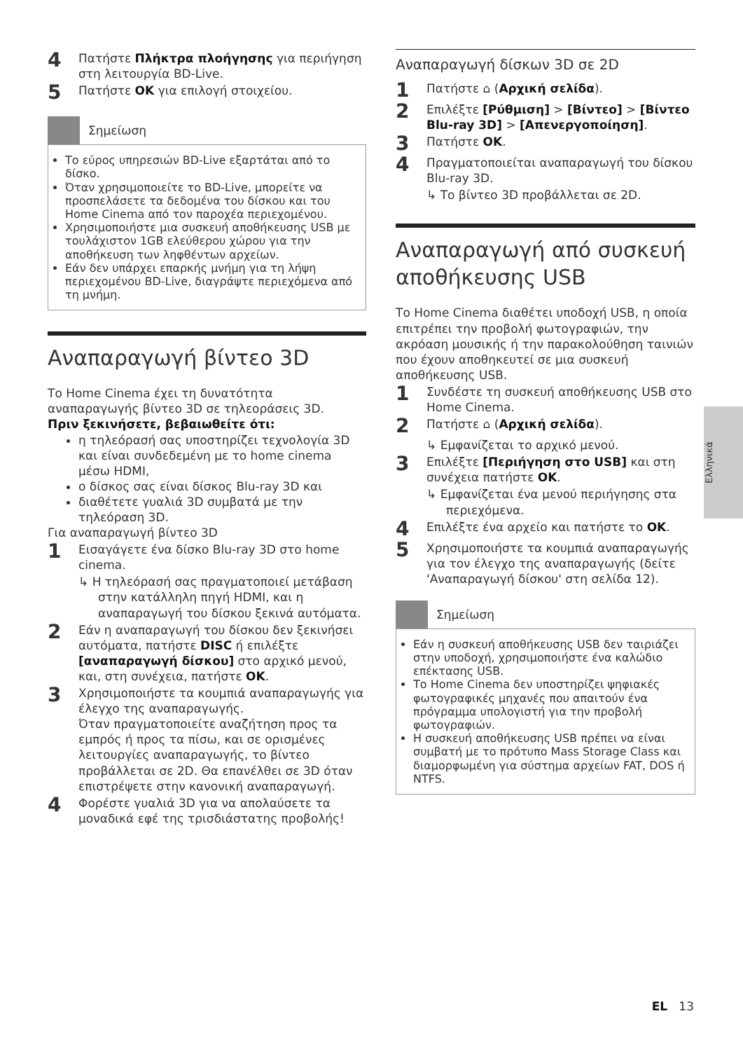4 Πατήστε Πλήκτρα πλοήγησης για περιήγηση στη λειτουργία BD-Live.
5 Πατήστε OK για επιλογή στοιχείου.
Σημείωση
Το εύρος υπηρεσιών BD-Live εξαρτάται από το δίσκο.
Όταν χρησιμοποιείτε το BD-Live, μπορείτε να προσπελάσετε τα δεδομένα του δίσκου και του Home Cinema από τον παροχέα περιεχομένου.
Χρησιμοποιήστε μια συσκευή αποθήκευσης USB με τουλάχιστον 1GB ελεύθερου χώρου για την αποθήκευση των ληφθέντων αρχείων.
Εάν δεν υπάρχει επαρκής μνήμη για τη λήψη περιεχομένου BD-Live, διαγράψτε περιεχόμενα από τη μνήμη.
Αναπαραγωγή βίντεο 3D
Το Home Cinema έχει τη δυνατότητα αναπαραγωγής βίντεο 3D σε τηλεοράσεις 3D.
Πριν ξεκινήσετε, βεβαιωθείτε ότι:
η τηλεόρασή σας υποστηρίζει τεχνολογία 3D και είναι συνδεδεμένη με το home cinema μέσω HDMI,
ο δίσκος σας είναι δίσκος Blu-ray 3D και
διαθέτετε γυαλιά 3D συμβατά με την τηλεόραση 3D.
Για αναπαραγωγή βίντεο 3D
1 Εισαγάγετε ένα δίσκο Blu-ray 3D στο home cinema.
↳ Η τηλεόρασή σας πραγματοποιεί μετάβαση στην κατάλληλη πηγή HDMI, και η αναπαραγωγή του δίσκου ξεκινά αυτόματα.
2 Εάν η αναπαραγωγή του δίσκου δεν ξεκινήσει αυτόματα, πατήστε DISC ή επιλέξτε [αναπαραγωγή δίσκου] στο αρχικό μενού, και, στη συνέχεια, πατήστε OK.
3 Χρησιμοποιήστε τα κουμπιά αναπαραγωγής για έλεγχο της αναπαραγωγής.
Όταν πραγματοποιείτε αναζήτηση προς τα εμπρός ή προς τα πίσω, και σε ορισμένες λειτουργίες αναπαραγωγής, το βίντεο προβάλλεται σε 2D. Θα επανέλθει σε 3D όταν επιστρέψετε στην κανονική αναπαραγωγή.
4 Φορέστε γυαλιά 3D για να απολαύσετε τα μοναδικά εφέ της τρισδιάστατης προβολής!
Αναπαραγωγή δίσκων 3D σε 2D
1 Πατήστε ⌂ (Αρχική σελίδα).
2 Επιλέξτε [Ρύθμιση] > [Βίντεο] > [Βίντεο Blu-ray 3D] > [Απενεργοποίηση].
3 Πατήστε OK.
4 Πραγματοποιείται αναπαραγωγή του δίσκου Blu-ray 3D.
↳ Το βίντεο 3D προβάλλεται σε 2D.
Αναπαραγωγή από συσκευή αποθήκευσης USB
Το Home Cinema διαθέτει υποδοχή USB, η οποία επιτρέπει την προβολή φωτογραφιών, την ακρόαση μουσικής ή την παρακολούθηση ταινιών που έχουν αποθηκευτεί σε μια συσκευή αποθήκευσης USB.
1 Συνδέστε τη συσκευή αποθήκευσης USB στο Home Cinema.
2 Πατήστε ⌂ (Αρχική σελίδα).
↳ Εμφανίζεται το αρχικό μενού.
3 Επιλέξτε [Περιήγηση στο USB] και στη συνέχεια πατήστε OK.
↳ Εμφανίζεται ένα μενού περιήγησης στα περιεχόμενα.
4 Επιλέξτε ένα αρχείο και πατήστε το OK.
5 Χρησιμοποιήστε τα κουμπιά αναπαραγωγής για τον έλεγχο της αναπαραγωγής (δείτε 'Αναπαραγωγή δίσκου' στη σελίδα 12).
Σημείωση
Εάν η συσκευή αποθήκευσης USB δεν ταιριάζει στην υποδοχή, χρησιμοποιήστε ένα καλώδιο επέκτασης USB.
Το Home Cinema δεν υποστηρίζει ψηφιακές φωτογραφικές μηχανές που απαιτούν ένα πρόγραμμα υπολογιστή για την προβολή φωτογραφιών.
Η συσκευή αποθήκευσης USB πρέπει να είναι συμβατή με το πρότυπο Mass Storage Class και διαμορφωμένη για σύστημα αρχείων FAT, DOS ή NTFS.
Ελληνικά
EL 13